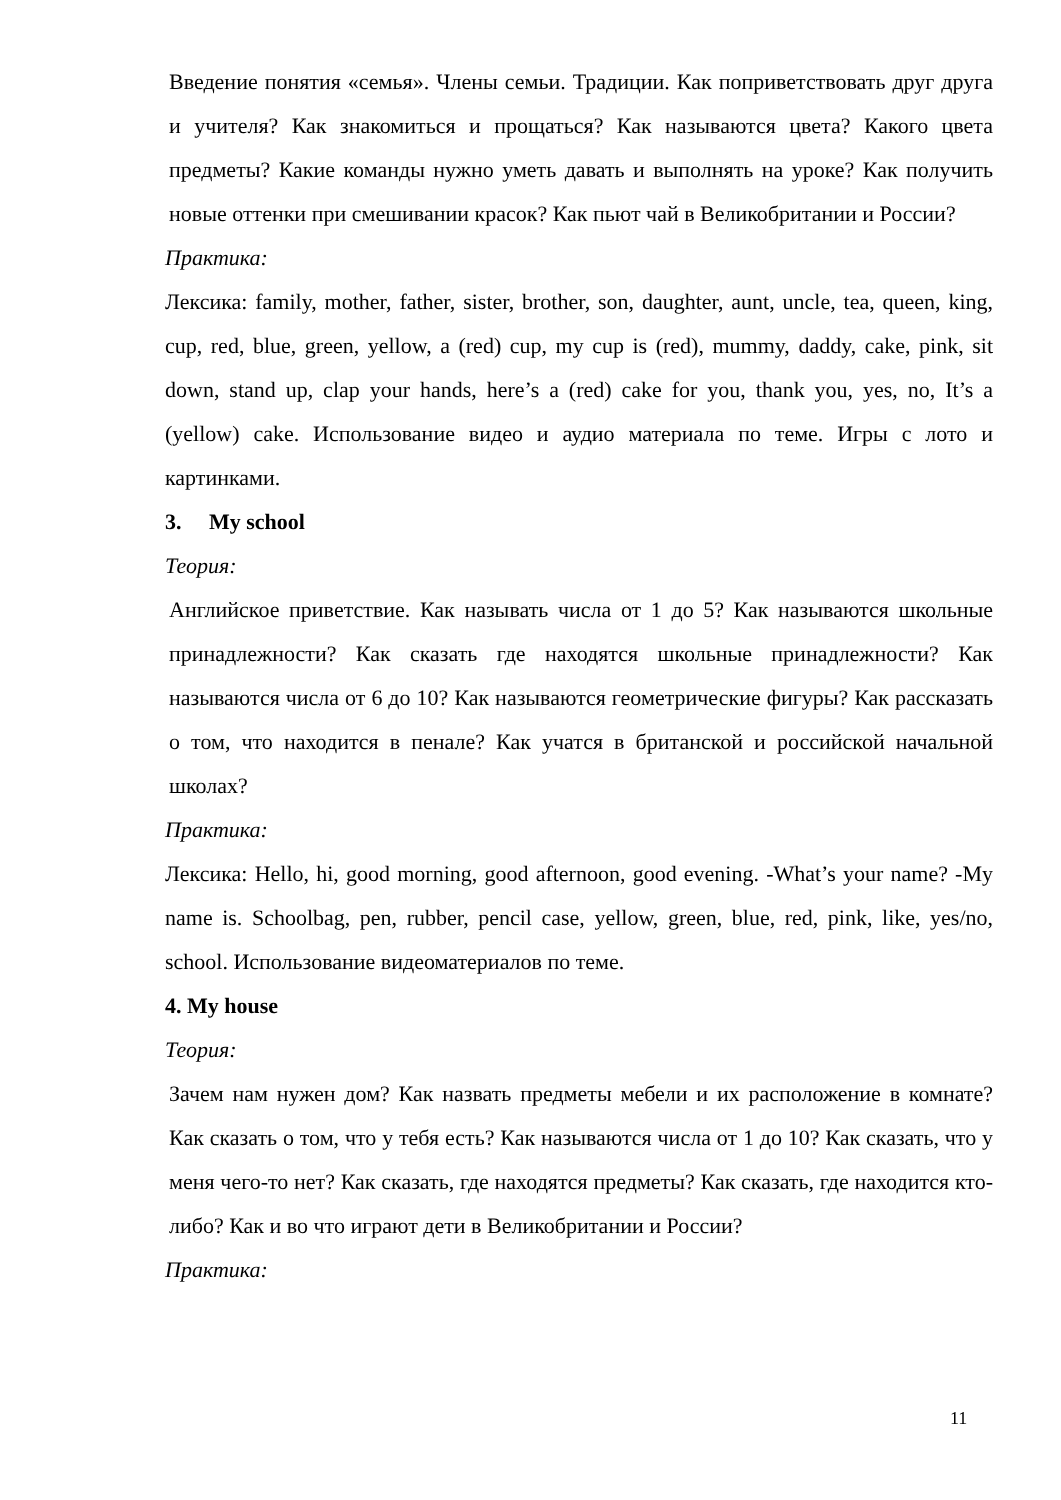Введение понятия «семья». Члены семьи. Традиции. Как поприветствовать друг друга и учителя? Как знакомиться и прощаться? Как называются цвета? Какого цвета предметы? Какие команды нужно уметь давать и выполнять на уроке? Как получить новые оттенки при смешивании красок? Как пьют чай в Великобритании и России?
Практика:
Лексика: family, mother, father, sister, brother, son, daughter, aunt, uncle, tea, queen, king, cup, red, blue, green, yellow, a (red) cup, my cup is (red), mummy, daddy, cake, pink, sit down, stand up, clap your hands, here’s a (red) cake for you, thank you, yes, no, It’s a (yellow) cake. Использование видео и аудио материала по теме. Игры с лото и картинками.
3. My school
Теория:
Английское приветствие. Как называть числа от 1 до 5? Как называются школьные принадлежности? Как сказать где находятся школьные принадлежности? Как называются числа от 6 до 10? Как называются геометрические фигуры? Как рассказать о том, что находится в пенале? Как учатся в британской и российской начальной школах?
Практика:
Лексика: Hello, hi, good morning, good afternoon, good evening. -What’s your name? -My name is. Schoolbag, pen, rubber, pencil case, yellow, green, blue, red, pink, like, yes/no, school. Использование видеоматериалов по теме.
4. My house
Теория:
Зачем нам нужен дом? Как назвать предметы мебели и их расположение в комнате? Как сказать о том, что у тебя есть? Как называются числа от 1 до 10? Как сказать, что у меня чего-то нет? Как сказать, где находятся предметы? Как сказать, где находится кто-либо? Как и во что играют дети в Великобритании и России?
Практика:
11